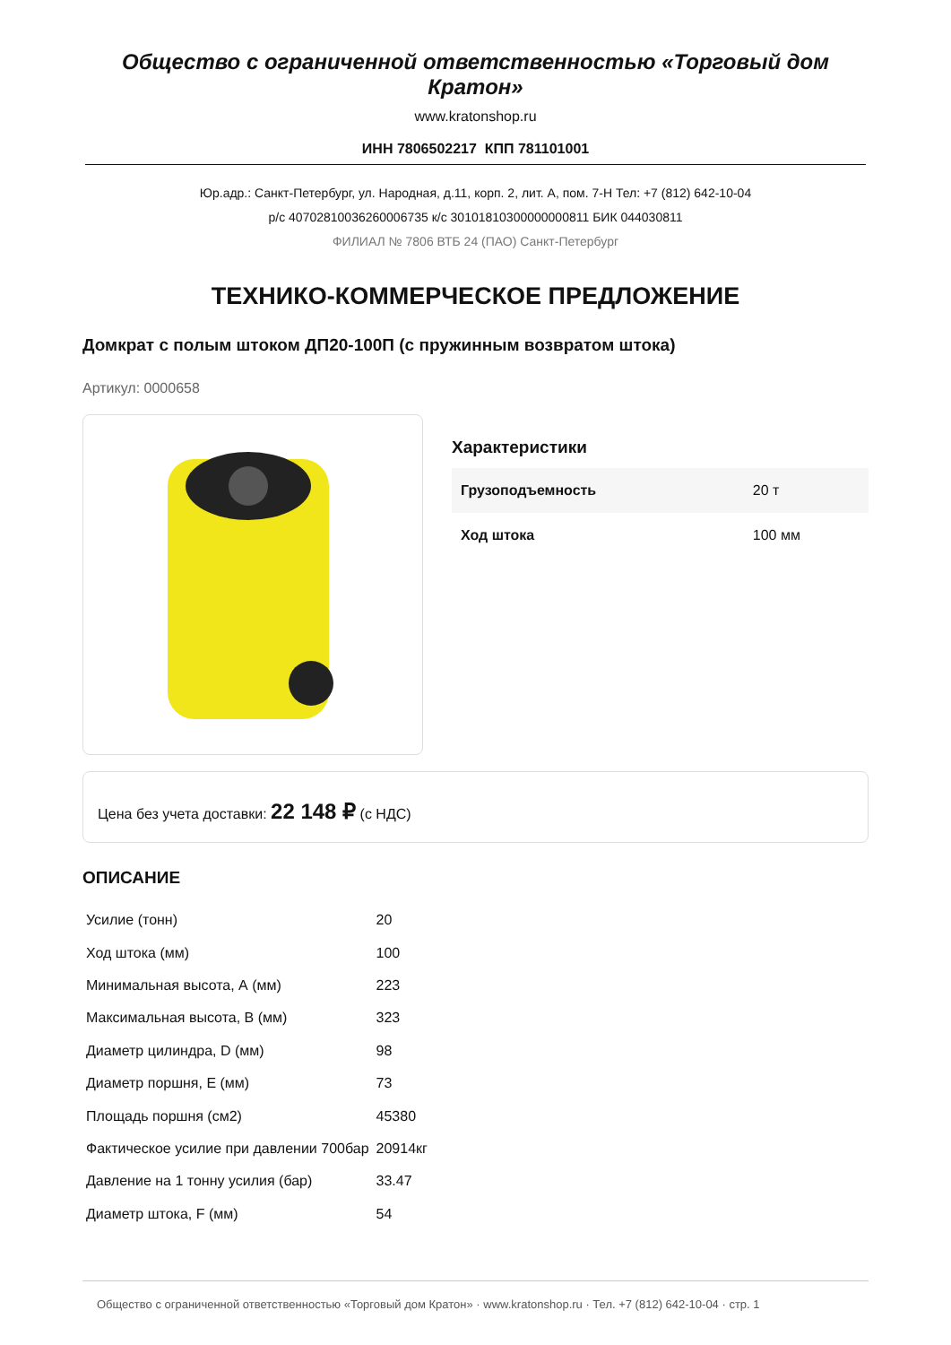Общество с ограниченной ответственностью «Торговый дом Кратон»
www.kratonshop.ru
ИНН 7806502217 КПП 781101001
Юр.адр.: Санкт-Петербург, ул. Народная, д.11, корп. 2, лит. А, пом. 7-Н Тел: +7 (812) 642-10-04
р/с 40702810036260006735 к/с 30101810300000000811 БИК 044030811
ФИЛИАЛ № 7806 ВТБ 24 (ПАО) Санкт-Петербург
ТЕХНИКО-КОММЕРЧЕСКОЕ ПРЕДЛОЖЕНИЕ
Домкрат с полым штоком ДП20-100П (с пружинным возвратом штока)
Артикул: 0000658
Характеристики
| Грузоподъемность | 20 т |
| Ход штока | 100 мм |
Цена без учета доставки: 22 148 ₽ (с НДС)
ОПИСАНИЕ
| Усилие (тонн) | 20 |
| Ход штока (мм) | 100 |
| Минимальная высота, А (мм) | 223 |
| Максимальная высота, В (мм) | 323 |
| Диаметр цилиндра, D (мм) | 98 |
| Диаметр поршня, Е (мм) | 73 |
| Площадь поршня (см2) | 45380 |
| Фактическое усилие при давлении 700бар | 20914кг |
| Давление на 1 тонну усилия (бар) | 33.47 |
| Диаметр штока, F (мм) | 54 |
Общество с ограниченной ответственностью «Торговый дом Кратон» · www.kratonshop.ru · Тел. +7 (812) 642-10-04 · стр. 1